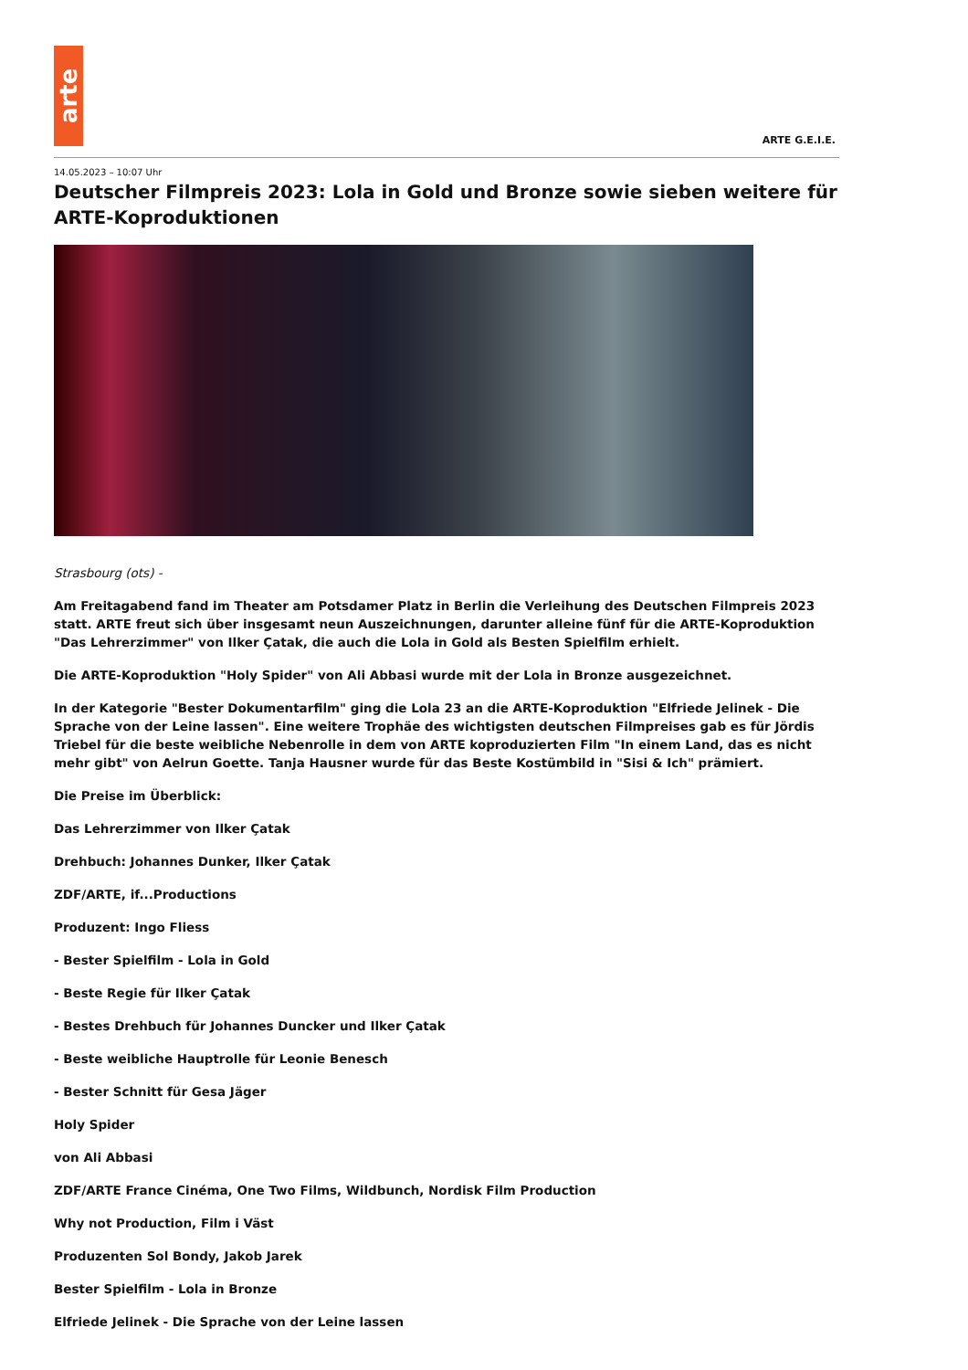arte
ARTE G.E.I.E.
14.05.2023 – 10:07 Uhr
Deutscher Filmpreis 2023: Lola in Gold und Bronze sowie sieben weitere für ARTE-Koproduktionen
Strasbourg (ots) -
Am Freitagabend fand im Theater am Potsdamer Platz in Berlin die Verleihung des Deutschen Filmpreis 2023 statt. ARTE freut sich über insgesamt neun Auszeichnungen, darunter alleine fünf für die ARTE-Koproduktion "Das Lehrerzimmer" von Ilker Çatak, die auch die Lola in Gold als Besten Spielfilm erhielt.
Die ARTE-Koproduktion "Holy Spider" von Ali Abbasi wurde mit der Lola in Bronze ausgezeichnet.
In der Kategorie "Bester Dokumentarfilm" ging die Lola 23 an die ARTE-Koproduktion "Elfriede Jelinek - Die Sprache von der Leine lassen". Eine weitere Trophäe des wichtigsten deutschen Filmpreises gab es für Jördis Triebel für die beste weibliche Nebenrolle in dem von ARTE koproduzierten Film "In einem Land, das es nicht mehr gibt" von Aelrun Goette. Tanja Hausner wurde für das Beste Kostümbild in "Sisi & Ich" prämiert.
Die Preise im Überblick:
Das Lehrerzimmer von Ilker Çatak
Drehbuch: Johannes Dunker, Ilker Çatak
ZDF/ARTE, if...Productions
Produzent: Ingo Fliess
- Bester Spielfilm - Lola in Gold
- Beste Regie für Ilker Çatak
- Bestes Drehbuch für Johannes Duncker und Ilker Çatak
- Beste weibliche Hauptrolle für Leonie Benesch
- Bester Schnitt für Gesa Jäger
Holy Spider
von Ali Abbasi
ZDF/ARTE France Cinéma, One Two Films, Wildbunch, Nordisk Film Production
Why not Production, Film i Väst
Produzenten Sol Bondy, Jakob Jarek
Bester Spielfilm - Lola in Bronze
Elfriede Jelinek - Die Sprache von der Leine lassen